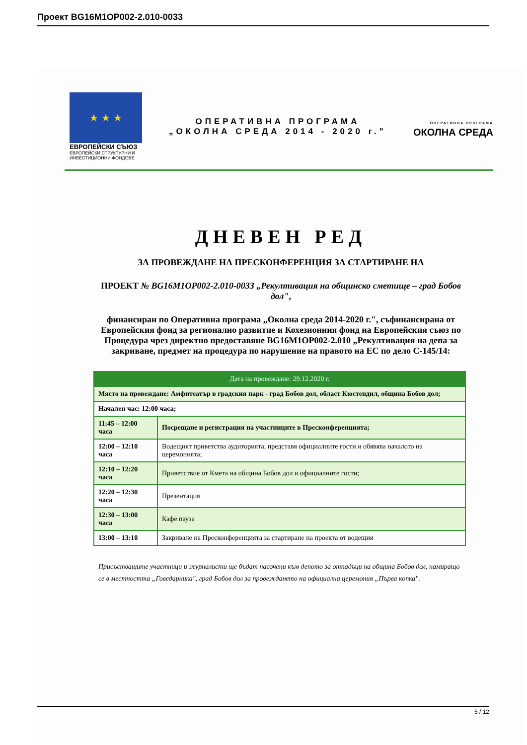Проект BG16M1OP002-2.010-0033
★ ★ ★
ЕВРОПЕЙСКИ СЪЮЗ
ЕВРОПЕЙСКИ СТРУКТУРНИ И ИНВЕСТИЦИОННИ ФОНДОВЕ
ОПЕРАТИВНА ПРОГРАМА
„ОКОЛНА СРЕДА 2014 - 2020 г."
ОПЕРАТИВНА ПРОГРАМА
ОКОЛНА СРЕДА
ДНЕВЕН РЕД
ЗА ПРОВЕЖДАНЕ НА ПРЕСКОНФЕРЕНЦИЯ ЗА СТАРТИРАНЕ НА
ПРОЕКТ № BG16M1OP002-2.010-0033 „Рекултивация на общинско сметище – град Бобов дол",
финансиран по Оперативна програма „Околна среда 2014-2020 г.", съфинансирана от Европейския фонд за регионално развитие и Кохезионния фонд на Европейския съюз по Процедура чрез директно предоставяне BG16M1OP002-2.010 „Рекултивация на депа за закриване, предмет на процедура по нарушение на правото на ЕС по дело С-145/14:
| Дата на провеждане: 29.12.2020 г. | |
| --- | --- |
| Място на провеждане: Амфитеатър в градския парк - град Бобов дол, област Кюстендил, община Бобов дол; | |
| Начален час: 12:00 часа; | |
| 11:45 – 12:00 часа | Посрещане и регистрация на участниците в Пресконференцията; |
| 12:00 – 12:10 часа | Водещият приветства аудиторията, представя официалните гости и обявява началото на церемонията; |
| 12:10 – 12:20 часа | Приветствие от Кмета на община Бобов дол и официалните гости; |
| 12:20 – 12:30 часа | Презентация |
| 12:30 – 13:00 часа | Кафе пауза |
| 13:00 – 13:10 | Закриване на Пресконференцията за стартиране на проекта от водещия |
Присъстващите участници и журналисти ще бъдат насочени към депото за отпадъци на община Бобов дол, намиращо се в местността „Говедарника", град Бобов дол за провеждането на официална церемония „Първа копка".
5 / 12